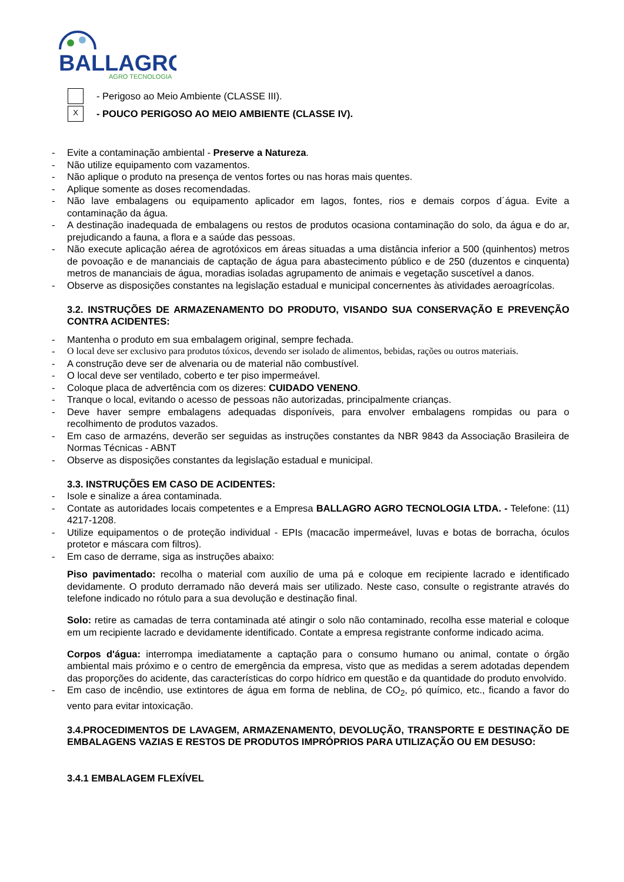BALLAGRO
AGRO TECNOLOGIA
- Perigoso ao Meio Ambiente (CLASSE III).
X
- POUCO PERIGOSO AO MEIO AMBIENTE (CLASSE IV).
- Evite a contaminação ambiental - Preserve a Natureza.
- Não utilize equipamento com vazamentos.
- Não aplique o produto na presença de ventos fortes ou nas horas mais quentes.
- Aplique somente as doses recomendadas.
- Não lave embalagens ou equipamento aplicador em lagos, fontes, rios e demais corpos d´água. Evite a contaminação da água.
- A destinação inadequada de embalagens ou restos de produtos ocasiona contaminação do solo, da água e do ar, prejudicando a fauna, a flora e a saúde das pessoas.
- Não execute aplicação aérea de agrotóxicos em áreas situadas a uma distância inferior a 500 (quinhentos) metros de povoação e de mananciais de captação de água para abastecimento público e de 250 (duzentos e cinquenta) metros de mananciais de água, moradias isoladas agrupamento de animais e vegetação suscetível a danos.
- Observe as disposições constantes na legislação estadual e municipal concernentes às atividades aeroagrícolas.
3.2. INSTRUÇÕES DE ARMAZENAMENTO DO PRODUTO, VISANDO SUA CONSERVAÇÃO E PREVENÇÃO CONTRA ACIDENTES:
- Mantenha o produto em sua embalagem original, sempre fechada.
- O local deve ser exclusivo para produtos tóxicos, devendo ser isolado de alimentos, bebidas, rações ou outros materiais.
- A construção deve ser de alvenaria ou de material não combustível.
- O local deve ser ventilado, coberto e ter piso impermeável.
- Coloque placa de advertência com os dizeres: CUIDADO VENENO.
- Tranque o local, evitando o acesso de pessoas não autorizadas, principalmente crianças.
- Deve haver sempre embalagens adequadas disponíveis, para envolver embalagens rompidas ou para o recolhimento de produtos vazados.
- Em caso de armazéns, deverão ser seguidas as instruções constantes da NBR 9843 da Associação Brasileira de Normas Técnicas - ABNT
- Observe as disposições constantes da legislação estadual e municipal.
3.3. INSTRUÇÕES EM CASO DE ACIDENTES:
- Isole e sinalize a área contaminada.
- Contate as autoridades locais competentes e a Empresa BALLAGRO AGRO TECNOLOGIA LTDA. - Telefone: (11) 4217-1208.
- Utilize equipamentos o de proteção individual - EPIs (macacão impermeável, luvas e botas de borracha, óculos protetor e máscara com filtros).
- Em caso de derrame, siga as instruções abaixo:
Piso pavimentado: recolha o material com auxílio de uma pá e coloque em recipiente lacrado e identificado devidamente. O produto derramado não deverá mais ser utilizado. Neste caso, consulte o registrante através do telefone indicado no rótulo para a sua devolução e destinação final.
Solo: retire as camadas de terra contaminada até atingir o solo não contaminado, recolha esse material e coloque em um recipiente lacrado e devidamente identificado. Contate a empresa registrante conforme indicado acima.
Corpos d'água: interrompa imediatamente a captação para o consumo humano ou animal, contate o órgão ambiental mais próximo e o centro de emergência da empresa, visto que as medidas a serem adotadas dependem das proporções do acidente, das características do corpo hídrico em questão e da quantidade do produto envolvido.
- Em caso de incêndio, use extintores de água em forma de neblina, de CO<sub>2</sub>, pó químico, etc., ficando a favor do vento para evitar intoxicação.
3.4.PROCEDIMENTOS DE LAVAGEM, ARMAZENAMENTO, DEVOLUÇÃO, TRANSPORTE E DESTINAÇÃO DE EMBALAGENS VAZIAS E RESTOS DE PRODUTOS IMPRÓPRIOS PARA UTILIZAÇÃO OU EM DESUSO:
3.4.1 EMBALAGEM FLEXÍVEL